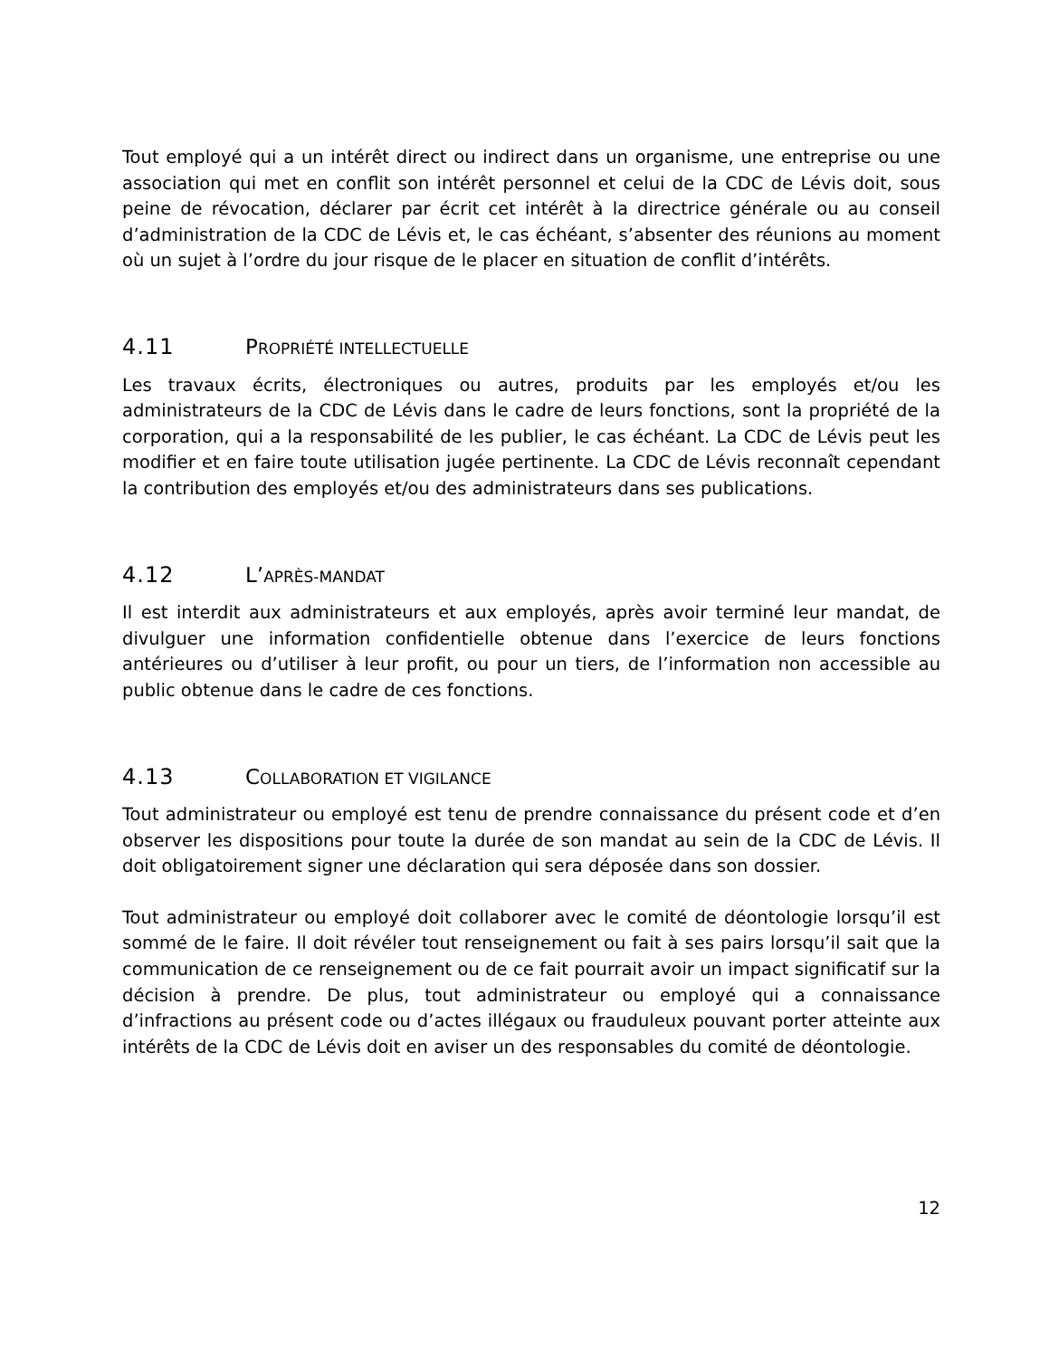Tout employé qui a un intérêt direct ou indirect dans un organisme, une entreprise ou une association qui met en conflit son intérêt personnel et celui de la CDC de Lévis doit, sous peine de révocation, déclarer par écrit cet intérêt à la directrice générale ou au conseil d’administration de la CDC de Lévis et, le cas échéant, s’absenter des réunions au moment où un sujet à l’ordre du jour risque de le placer en situation de conflit d’intérêts.
4.11 PROPRIÉTÉ INTELLECTUELLE
Les travaux écrits, électroniques ou autres, produits par les employés et/ou les administrateurs de la CDC de Lévis dans le cadre de leurs fonctions, sont la propriété de la corporation, qui a la responsabilité de les publier, le cas échéant. La CDC de Lévis peut les modifier et en faire toute utilisation jugée pertinente. La CDC de Lévis reconnaît cependant la contribution des employés et/ou des administrateurs dans ses publications.
4.12 L’APRÈS-MANDAT
Il est interdit aux administrateurs et aux employés, après avoir terminé leur mandat, de divulguer une information confidentielle obtenue dans l’exercice de leurs fonctions antérieures ou d’utiliser à leur profit, ou pour un tiers, de l’information non accessible au public obtenue dans le cadre de ces fonctions.
4.13 COLLABORATION ET VIGILANCE
Tout administrateur ou employé est tenu de prendre connaissance du présent code et d’en observer les dispositions pour toute la durée de son mandat au sein de la CDC de Lévis. Il doit obligatoirement signer une déclaration qui sera déposée dans son dossier.
Tout administrateur ou employé doit collaborer avec le comité de déontologie lorsqu’il est sommé de le faire. Il doit révéler tout renseignement ou fait à ses pairs lorsqu’il sait que la communication de ce renseignement ou de ce fait pourrait avoir un impact significatif sur la décision à prendre. De plus, tout administrateur ou employé qui a connaissance d’infractions au présent code ou d’actes illégaux ou frauduleux pouvant porter atteinte aux intérêts de la CDC de Lévis doit en aviser un des responsables du comité de déontologie.
12